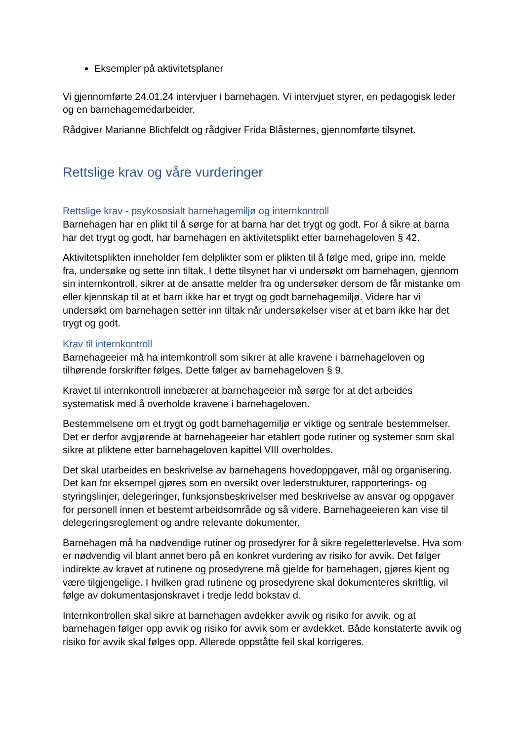Eksempler på aktivitetsplaner
Vi gjennomførte 24.01.24 intervjuer i barnehagen. Vi intervjuet styrer, en pedagogisk leder og en barnehagemedarbeider.
Rådgiver Marianne Blichfeldt og rådgiver Frida Blåsternes, gjennomførte tilsynet.
Rettslige krav og våre vurderinger
Rettslige krav - psykososialt barnehagemiljø og internkontroll
Barnehagen har en plikt til å sørge for at barna har det trygt og godt. For å sikre at barna har det trygt og godt, har barnehagen en aktivitetsplikt etter barnehageloven § 42.
Aktivitetsplikten inneholder fem delplikter som er plikten til å følge med, gripe inn, melde fra, undersøke og sette inn tiltak. I dette tilsynet har vi undersøkt om barnehagen, gjennom sin internkontroll, sikrer at de ansatte melder fra og undersøker dersom de får mistanke om eller kjennskap til at et barn ikke har et trygt og godt barnehagemiljø. Videre har vi undersøkt om barnehagen setter inn tiltak når undersøkelser viser at et barn ikke har det trygt og godt.
Krav til internkontroll
Barnehageeier må ha internkontroll som sikrer at alle kravene i barnehageloven og tilhørende forskrifter følges. Dette følger av barnehageloven § 9.
Kravet til internkontroll innebærer at barnehageeier må sørge for at det arbeides systematisk med å overholde kravene i barnehageloven.
Bestemmelsene om et trygt og godt barnehagemiljø er viktige og sentrale bestemmelser. Det er derfor avgjørende at barnehageeier har etablert gode rutiner og systemer som skal sikre at pliktene etter barnehageloven kapittel VIII overholdes.
Det skal utarbeides en beskrivelse av barnehagens hovedoppgaver, mål og organisering. Det kan for eksempel gjøres som en oversikt over lederstrukturer, rapporterings- og styringslinjer, delegeringer, funksjonsbeskrivelser med beskrivelse av ansvar og oppgaver for personell innen et bestemt arbeidsområde og så videre. Barnehageeieren kan vise til delegeringsreglement og andre relevante dokumenter.
Barnehagen må ha nødvendige rutiner og prosedyrer for å sikre regeletterlevelse. Hva som er nødvendig vil blant annet bero på en konkret vurdering av risiko for avvik. Det følger indirekte av kravet at rutinene og prosedyrene må gjelde for barnehagen, gjøres kjent og være tilgjengelige. I hvilken grad rutinene og prosedyrene skal dokumenteres skriftlig, vil følge av dokumentasjonskravet i tredje ledd bokstav d.
Internkontrollen skal sikre at barnehagen avdekker avvik og risiko for avvik, og at barnehagen følger opp avvik og risiko for avvik som er avdekket. Både konstaterte avvik og risiko for avvik skal følges opp. Allerede oppståtte feil skal korrigeres.